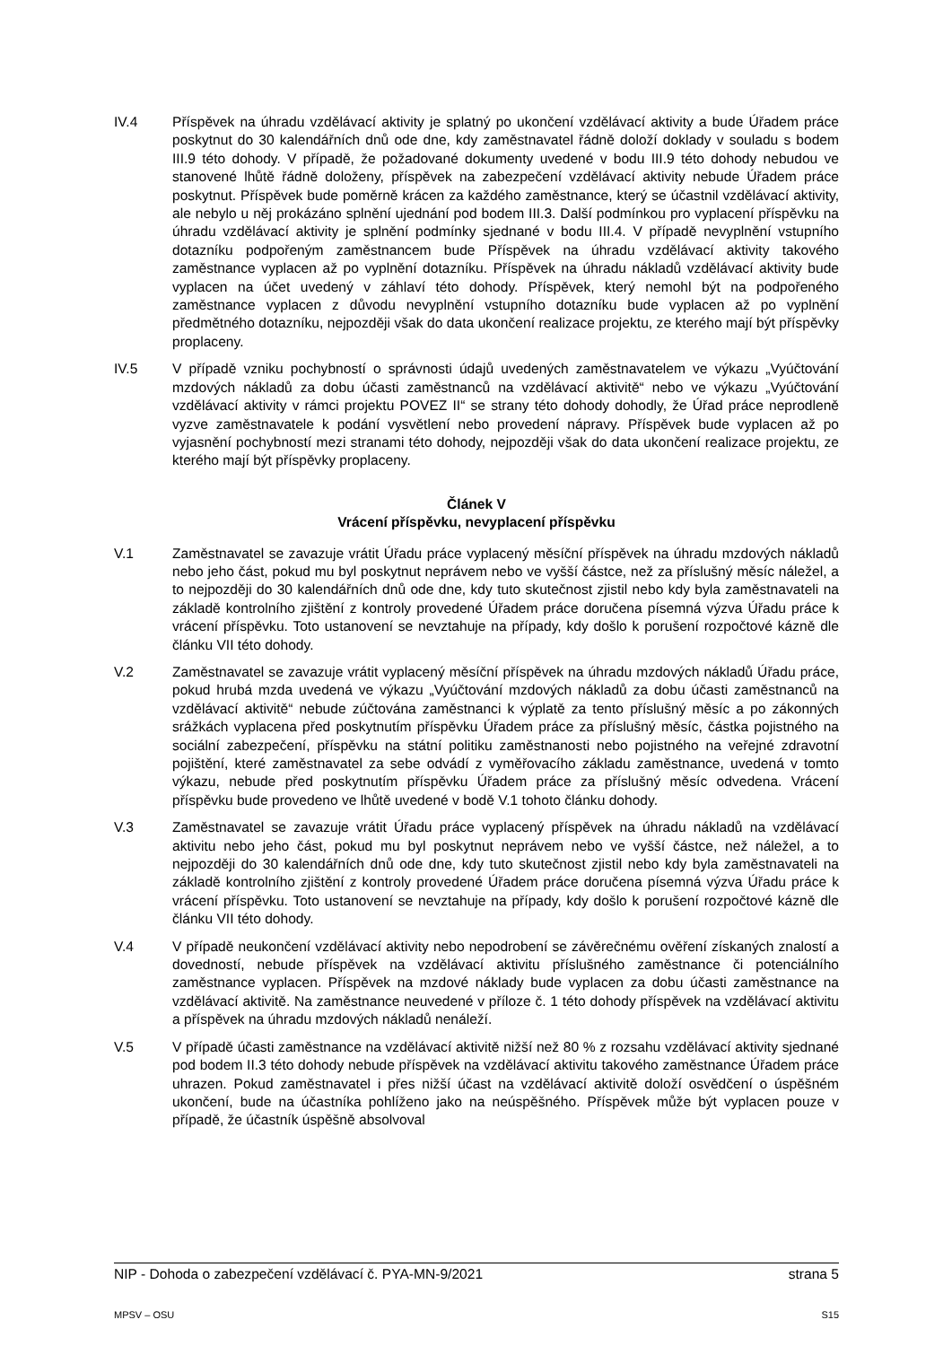IV.4 Příspěvek na úhradu vzdělávací aktivity je splatný po ukončení vzdělávací aktivity a bude Úřadem práce poskytnut do 30 kalendářních dnů ode dne, kdy zaměstnavatel řádně doloží doklady v souladu s bodem III.9 této dohody. V případě, že požadované dokumenty uvedené v bodu III.9 této dohody nebudou ve stanovené lhůtě řádně doloženy, příspěvek na zabezpečení vzdělávací aktivity nebude Úřadem práce poskytnut. Příspěvek bude poměrně krácen za každého zaměstnance, který se účastnil vzdělávací aktivity, ale nebylo u něj prokázáno splnění ujednání pod bodem III.3. Další podmínkou pro vyplacení příspěvku na úhradu vzdělávací aktivity je splnění podmínky sjednané v bodu III.4. V případě nevyplnění vstupního dotazníku podpořeným zaměstnancem bude Příspěvek na úhradu vzdělávací aktivity takového zaměstnance vyplacen až po vyplnění dotazníku. Příspěvek na úhradu nákladů vzdělávací aktivity bude vyplacen na účet uvedený v záhlaví této dohody. Příspěvek, který nemohl být na podpořeného zaměstnance vyplacen z důvodu nevyplnění vstupního dotazníku bude vyplacen až po vyplnění předmětného dotazníku, nejpozději však do data ukončení realizace projektu, ze kterého mají být příspěvky proplaceny.
IV.5 V případě vzniku pochybností o správnosti údajů uvedených zaměstnavatelem ve výkazu „Vyúčtování mzdových nákladů za dobu účasti zaměstnanců na vzdělávací aktivitě“ nebo ve výkazu „Vyúčtování vzdělávací aktivity v rámci projektu POVEZ II“ se strany této dohody dohodly, že Úřad práce neprodleně vyzve zaměstnavatele k podání vysvětlení nebo provedení nápravy. Příspěvek bude vyplacen až po vyjasnění pochybností mezi stranami této dohody, nejpozději však do data ukončení realizace projektu, ze kterého mají být příspěvky proplaceny.
Článek V
Vrácení příspěvku, nevyplacení příspěvku
V.1 Zaměstnavatel se zavazuje vrátit Úřadu práce vyplacený měsíční příspěvek na úhradu mzdových nákladů nebo jeho část, pokud mu byl poskytnut neprávem nebo ve vyšší částce, než za příslušný měsíc náležel, a to nejpozději do 30 kalendářních dnů ode dne, kdy tuto skutečnost zjistil nebo kdy byla zaměstnavateli na základě kontrolního zjištění z kontroly provedené Úřadem práce doručena písemná výzva Úřadu práce k vrácení příspěvku. Toto ustanovení se nevztahuje na případy, kdy došlo k porušení rozpočtové kázně dle článku VII této dohody.
V.2 Zaměstnavatel se zavazuje vrátit vyplacený měsíční příspěvek na úhradu mzdových nákladů Úřadu práce, pokud hrubá mzda uvedená ve výkazu „Vyúčtování mzdových nákladů za dobu účasti zaměstnanců na vzdělávací aktivitě“ nebude zúčtována zaměstnanci k výplatě za tento příslušný měsíc a po zákonných srážkách vyplacena před poskytnutím příspěvku Úřadem práce za příslušný měsíc, částka pojistného na sociální zabezpečení, příspěvku na státní politiku zaměstnanosti nebo pojistného na veřejné zdravotní pojištění, které zaměstnavatel za sebe odvádí z vyměřovacího základu zaměstnance, uvedená v tomto výkazu, nebude před poskytnutím příspěvku Úřadem práce za příslušný měsíc odvedena. Vrácení příspěvku bude provedeno ve lhůtě uvedené v bodě V.1 tohoto článku dohody.
V.3 Zaměstnavatel se zavazuje vrátit Úřadu práce vyplacený příspěvek na úhradu nákladů na vzdělávací aktivitu nebo jeho část, pokud mu byl poskytnut neprávem nebo ve vyšší částce, než náležel, a to nejpozději do 30 kalendářních dnů ode dne, kdy tuto skutečnost zjistil nebo kdy byla zaměstnavateli na základě kontrolního zjištění z kontroly provedené Úřadem práce doručena písemná výzva Úřadu práce k vrácení příspěvku. Toto ustanovení se nevztahuje na případy, kdy došlo k porušení rozpočtové kázně dle článku VII této dohody.
V.4 V případě neukončení vzdělávací aktivity nebo nepodrobení se závěrečnému ověření získaných znalostí a dovedností, nebude příspěvek na vzdělávací aktivitu příslušného zaměstnance či potenciálního zaměstnance vyplacen. Příspěvek na mzdové náklady bude vyplacen za dobu účasti zaměstnance na vzdělávací aktivitě. Na zaměstnance neuvedené v příloze č. 1 této dohody příspěvek na vzdělávací aktivitu a příspěvek na úhradu mzdových nákladů nenáleží.
V.5 V případě účasti zaměstnance na vzdělávací aktivitě nižší než 80 % z rozsahu vzdělávací aktivity sjednané pod bodem II.3 této dohody nebude příspěvek na vzdělávací aktivitu takového zaměstnance Úřadem práce uhrazen. Pokud zaměstnavatel i přes nižší účast na vzdělávací aktivitě doloží osvědčení o úspěšném ukončení, bude na účastníka pohlíženo jako na neúspěšného. Příspěvek může být vyplacen pouze v případě, že účastník úspěšně absolvoval
NIP - Dohoda o zabezpečení vzdělávací č. PYA-MN-9/2021 strana 5
MPSV – OSU S15